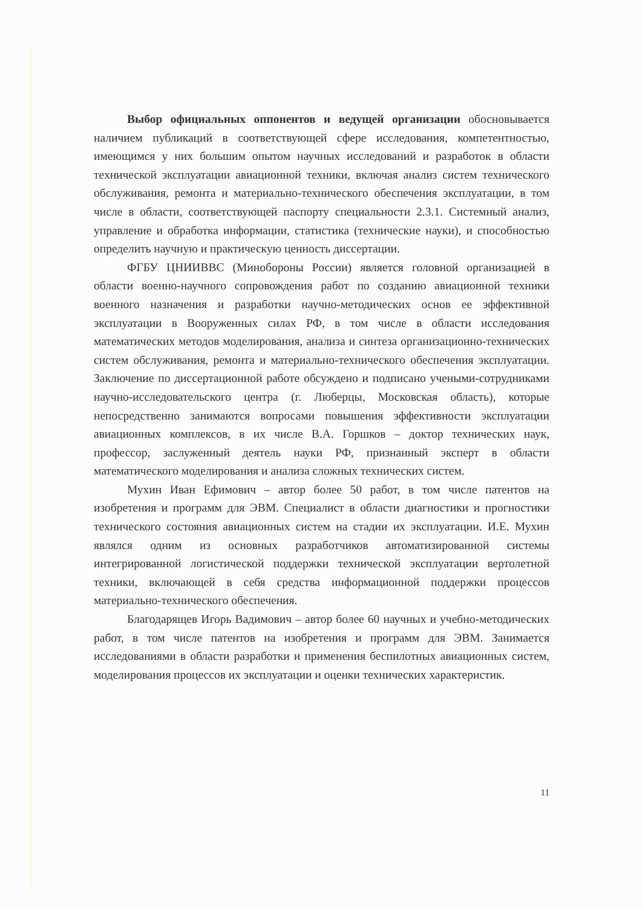Выбор официальных оппонентов и ведущей организации обосновывается наличием публикаций в соответствующей сфере исследования, компетентностью, имеющимся у них большим опытом научных исследований и разработок в области технической эксплуатации авиационной техники, включая анализ систем технического обслуживания, ремонта и материально-технического обеспечения эксплуатации, в том числе в области, соответствующей паспорту специальности 2.3.1. Системный анализ, управление и обработка информации, статистика (технические науки), и способностью определить научную и практическую ценность диссертации.
ФГБУ ЦНИИВВС (Минобороны России) является головной организацией в области военно-научного сопровождения работ по созданию авиационной техники военного назначения и разработки научно-методических основ ее эффективной эксплуатации в Вооруженных силах РФ, в том числе в области исследования математических методов моделирования, анализа и синтеза организационно-технических систем обслуживания, ремонта и материально-технического обеспечения эксплуатации. Заключение по диссертационной работе обсуждено и подписано учеными-сотрудниками научно-исследовательского центра (г. Люберцы, Московская область), которые непосредственно занимаются вопросами повышения эффективности эксплуатации авиационных комплексов, в их числе В.А. Горшков – доктор технических наук, профессор, заслуженный деятель науки РФ, признанный эксперт в области математического моделирования и анализа сложных технических систем.
Мухин Иван Ефимович – автор более 50 работ, в том числе патентов на изобретения и программ для ЭВМ. Специалист в области диагностики и прогностики технического состояния авиационных систем на стадии их эксплуатации. И.Е. Мухин являлся одним из основных разработчиков автоматизированной системы интегрированной логистической поддержки технической эксплуатации вертолетной техники, включающей в себя средства информационной поддержки процессов материально-технического обеспечения.
Благодарящев Игорь Вадимович – автор более 60 научных и учебно-методических работ, в том числе патентов на изобретения и программ для ЭВМ. Занимается исследованиями в области разработки и применения беспилотных авиационных систем, моделирования процессов их эксплуатации и оценки технических характеристик.
11